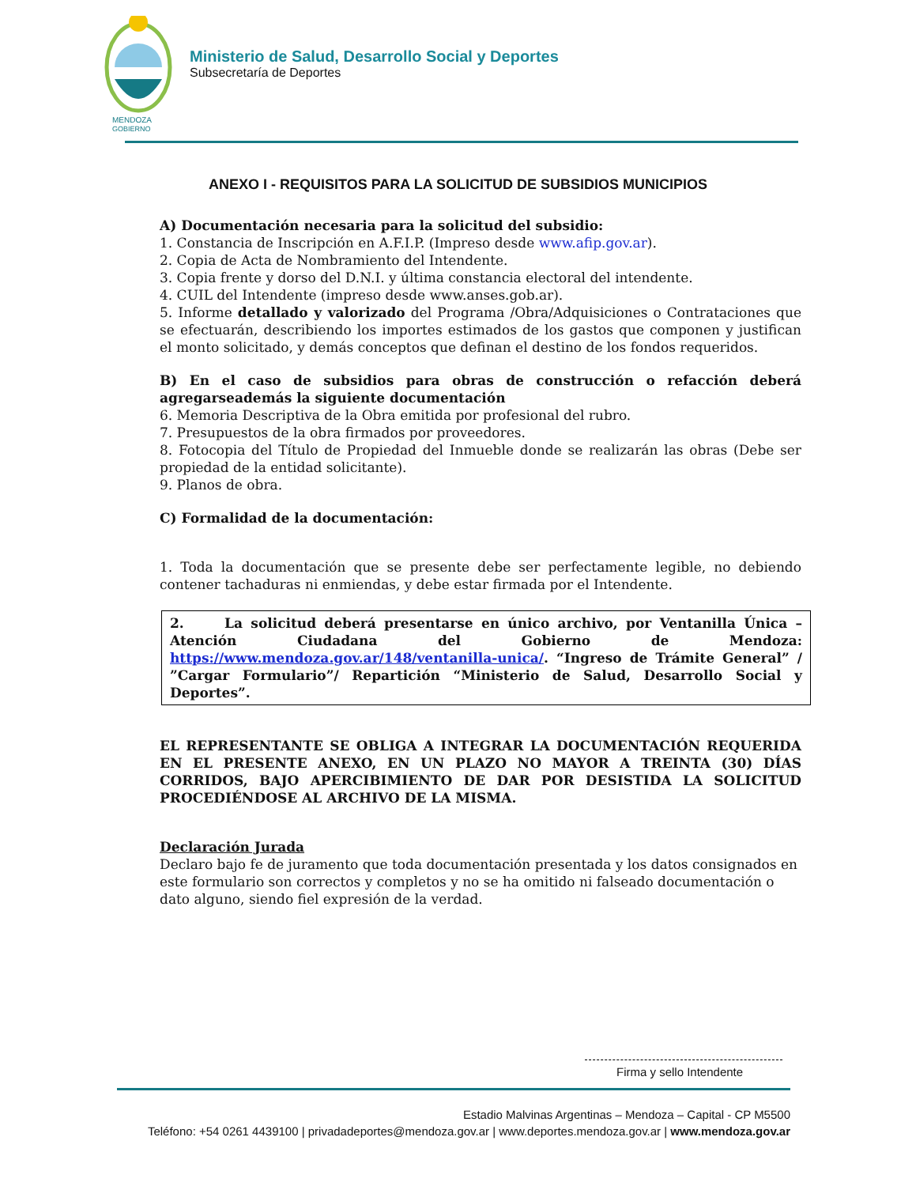MENDOZA
GOBIERNO
Ministerio de Salud, Desarrollo Social y Deportes
Subsecretaría de Deportes
ANEXO I - REQUISITOS PARA LA SOLICITUD DE SUBSIDIOS MUNICIPIOS
A) Documentación necesaria para la solicitud del subsidio:
1. Constancia de Inscripción en A.F.I.P. (Impreso desde www.afip.gov.ar).
2. Copia de Acta de Nombramiento del Intendente.
3. Copia frente y dorso del D.N.I. y última constancia electoral del intendente.
4. CUIL del Intendente (impreso desde www.anses.gob.ar).
5. Informe detallado y valorizado del Programa /Obra/Adquisiciones o Contrataciones que se efectuarán, describiendo los importes estimados de los gastos que componen y justifican el monto solicitado, y demás conceptos que definan el destino de los fondos requeridos.
B) En el caso de subsidios para obras de construcción o refacción deberá agregarseademás la siguiente documentación
6. Memoria Descriptiva de la Obra emitida por profesional del rubro.
7. Presupuestos de la obra firmados por proveedores.
8. Fotocopia del Título de Propiedad del Inmueble donde se realizarán las obras (Debe ser propiedad de la entidad solicitante).
9. Planos de obra.
C) Formalidad de la documentación:
1. Toda la documentación que se presente debe ser perfectamente legible, no debiendo contener tachaduras ni enmiendas, y debe estar firmada por el Intendente.
2. La solicitud deberá presentarse en único archivo, por Ventanilla Única – Atención Ciudadana del Gobierno de Mendoza: https://www.mendoza.gov.ar/148/ventanilla-unica/. “Ingreso de Trámite General” / ”Cargar Formulario”/ Repartición “Ministerio de Salud, Desarrollo Social y Deportes”.
EL REPRESENTANTE SE OBLIGA A INTEGRAR LA DOCUMENTACIÓN REQUERIDA EN EL PRESENTE ANEXO, EN UN PLAZO NO MAYOR A TREINTA (30) DÍAS CORRIDOS, BAJO APERCIBIMIENTO DE DAR POR DESISTIDA LA SOLICITUD PROCEDIÉNDOSE AL ARCHIVO DE LA MISMA.
Declaración Jurada
Declaro bajo fe de juramento que toda documentación presentada y los datos consignados en este formulario son correctos y completos y no se ha omitido ni falseado documentación o dato alguno, siendo fiel expresión de la verdad.
Firma y sello Intendente
Estadio Malvinas Argentinas – Mendoza – Capital - CP M5500
Teléfono: +54 0261 4439100 | privadadeportes@mendoza.gov.ar | www.deportes.mendoza.gov.ar | www.mendoza.gov.ar